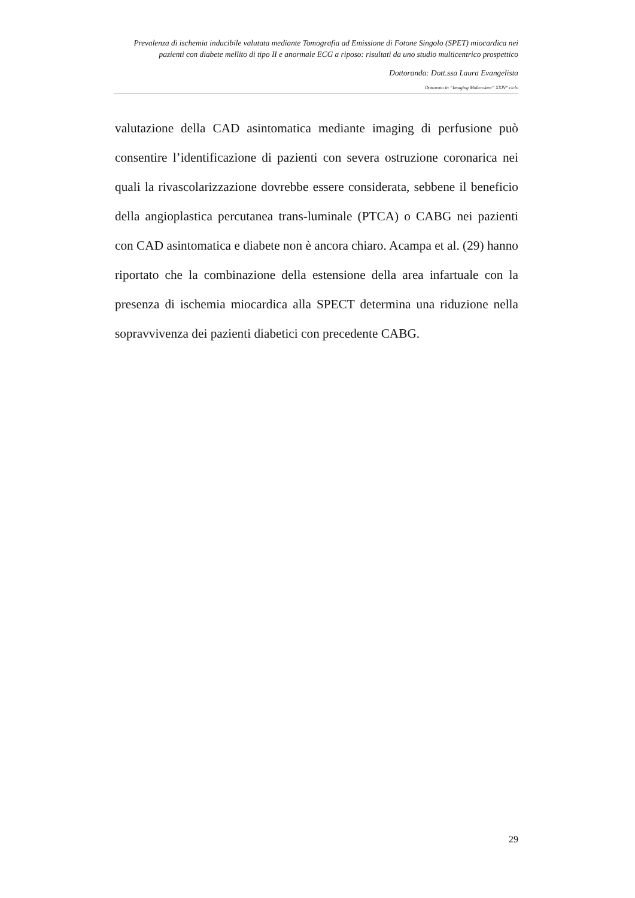Prevalenza di ischemia inducibile valutata mediante Tomografia ad Emissione di Fotone Singolo (SPET) miocardica nei pazienti con diabete mellito di tipo II e anormale ECG a riposo: risultati da uno studio multicentrico prospettico
Dottoranda: Dott.ssa Laura Evangelista
Dottorato in “Imaging Molecolare” XXIV° ciclo
valutazione della CAD asintomatica mediante imaging di perfusione può consentire l’identificazione di pazienti con severa ostruzione coronarica nei quali la rivascolarizzazione dovrebbe essere considerata, sebbene il beneficio della angioplastica percutanea trans-luminale (PTCA) o CABG nei pazienti con CAD asintomatica e diabete non è ancora chiaro. Acampa et al. (29) hanno riportato che la combinazione della estensione della area infartuale con la presenza di ischemia miocardica alla SPECT determina una riduzione nella sopravvivenza dei pazienti diabetici con precedente CABG.
29